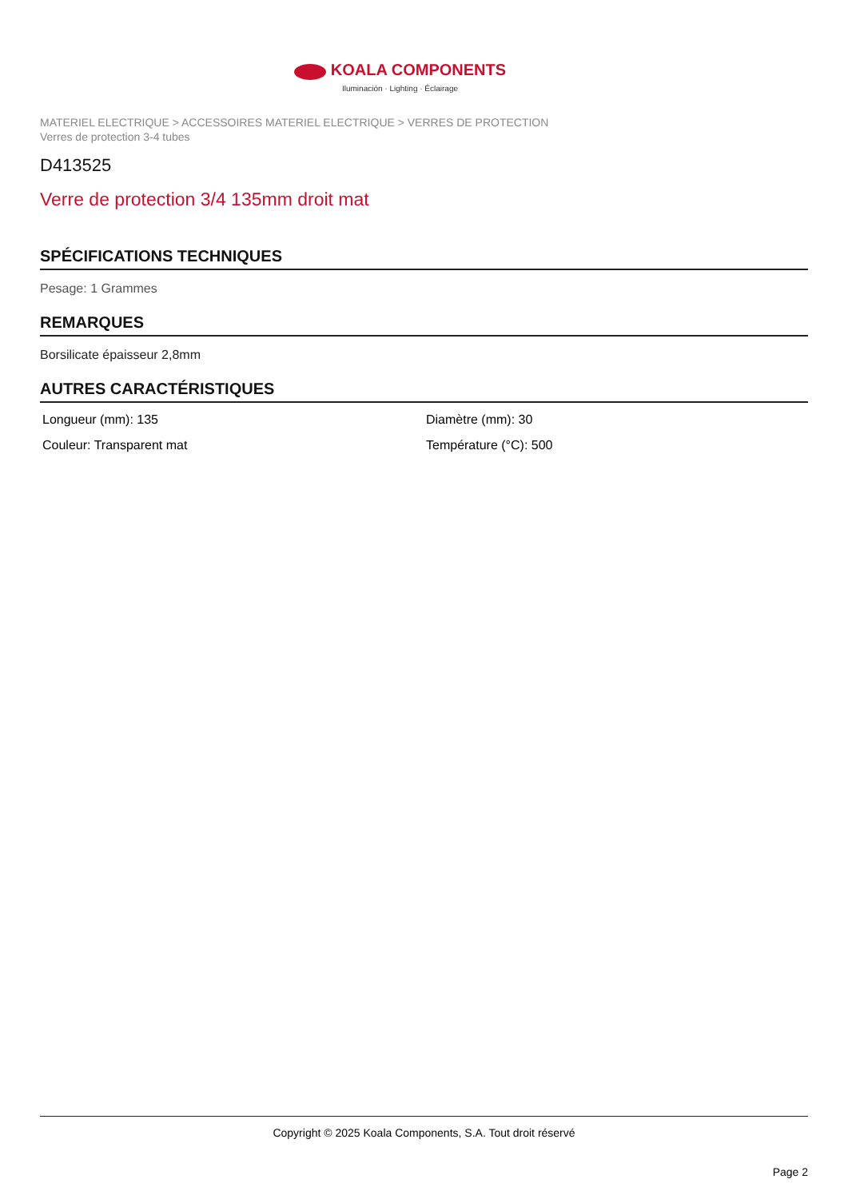KOALA COMPONENTS
Iluminación · Lighting · Éclairage
MATERIEL ELECTRIQUE > ACCESSOIRES MATERIEL ELECTRIQUE > VERRES DE PROTECTION
Verres de protection 3-4 tubes
D413525
Verre de protection 3/4 135mm droit mat
SPÉCIFICATIONS TECHNIQUES
Pesage: 1 Grammes
REMARQUES
Borsilicate épaisseur 2,8mm
AUTRES CARACTÉRISTIQUES
Longueur (mm): 135
Diamètre (mm): 30
Couleur: Transparent mat
Température (°C): 500
Copyright © 2025 Koala Components, S.A. Tout droit réservé
Page 2